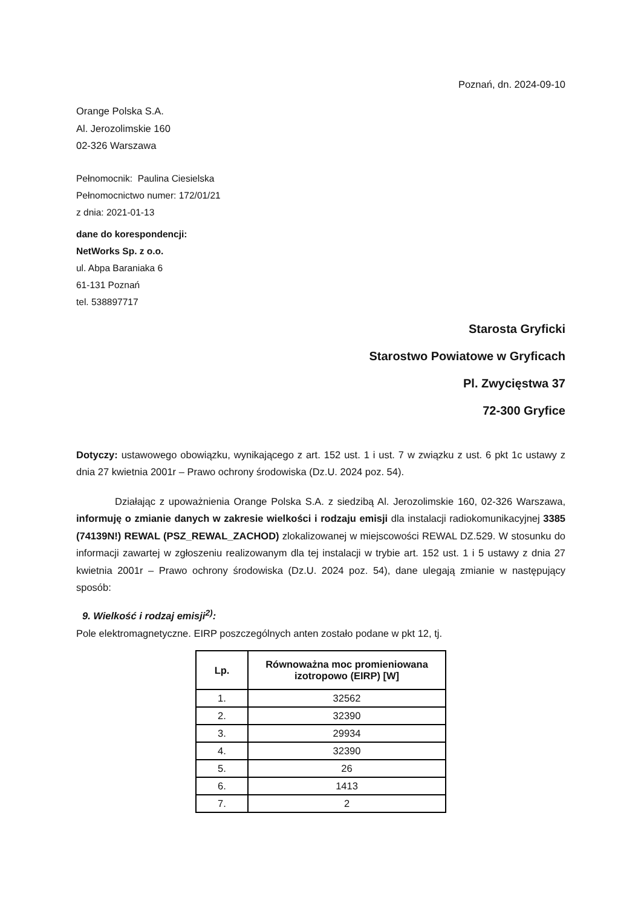Poznań, dn. 2024-09-10
Orange Polska S.A.
Al. Jerozolimskie 160
02-326 Warszawa
Pełnomocnik: Paulina Ciesielska
Pełnomocnictwo numer: 172/01/21
z dnia: 2021-01-13
dane do korespondencji:
NetWorks Sp. z o.o.
ul. Abpa Baraniaka 6
61-131 Poznań
tel. 538897717
Starosta Gryficki
Starostwo Powiatowe w Gryficach
Pl. Zwycięstwa 37
72-300 Gryfice
Dotyczy: ustawowego obowiązku, wynikającego z art. 152 ust. 1 i ust. 7 w związku z ust. 6 pkt 1c ustawy z dnia 27 kwietnia 2001r – Prawo ochrony środowiska (Dz.U. 2024 poz. 54).
Działając z upoważnienia Orange Polska S.A. z siedzibą Al. Jerozolimskie 160, 02-326 Warszawa, informuję o zmianie danych w zakresie wielkości i rodzaju emisji dla instalacji radiokomunikacyjnej 3385 (74139N!) REWAL (PSZ_REWAL_ZACHOD) zlokalizowanej w miejscowości REWAL DZ.529. W stosunku do informacji zawartej w zgłoszeniu realizowanym dla tej instalacji w trybie art. 152 ust. 1 i 5 ustawy z dnia 27 kwietnia 2001r – Prawo ochrony środowiska (Dz.U. 2024 poz. 54), dane ulegają zmianie w następujący sposób:
9. Wielkość i rodzaj emisji<sup>2)</sup>:
Pole elektromagnetyczne. EIRP poszczególnych anten zostało podane w pkt 12, tj.
| Lp. | Równoważna moc promieniowana izotropowo (EIRP) [W] |
| --- | --- |
| 1. | 32562 |
| 2. | 32390 |
| 3. | 29934 |
| 4. | 32390 |
| 5. | 26 |
| 6. | 1413 |
| 7. | 2 |